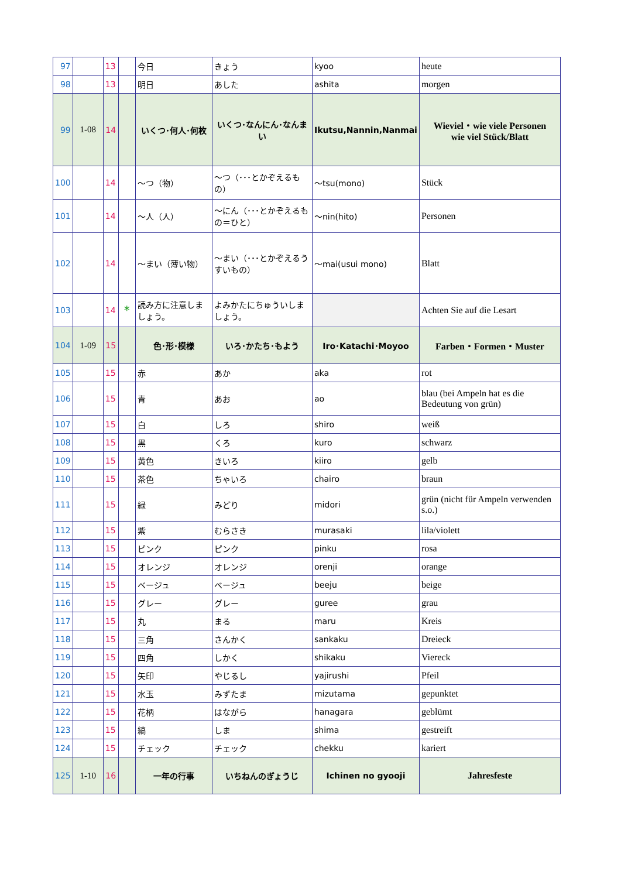| 97 | | 13 | | 今日 | きょう | kyoo | heute |
| 98 | | 13 | | 明日 | あした | ashita | morgen |
| 99 | 1-08 | 14 | | いくつ･何人･何枚 | いくつ･なんにん･なんまい | Ikutsu,Nannin,Nanmai | Wieviel・wie viele Personen wie viel Stück/Blatt |
| 100 | | 14 | | ～つ（物） | ～つ（･･･とかぞえるもの） | ～tsu(mono) | Stück |
| 101 | | 14 | | ～人（人） | ～にん（･･･とかぞえるもの＝ひと） | ～nin(hito) | Personen |
| 102 | | 14 | | ～まい（薄い物） | ～まい（･･･とかぞえるうすいもの） | ～mai(usui mono) | Blatt |
| 103 | | 14 | * | 読み方に注意しましょう。 | よみかたにちゅういしましょう。 | | Achten Sie auf die Lesart |
| 104 | 1-09 | 15 | | 色･形･模様 | いろ･かたち･もよう | Iro･Katachi･Moyoo | Farben・Formen・Muster |
| 105 | | 15 | | 赤 | あか | aka | rot |
| 106 | | 15 | | 青 | あお | ao | blau (bei Ampeln hat es die Bedeutung von grün) |
| 107 | | 15 | | 白 | しろ | shiro | weiß |
| 108 | | 15 | | 黒 | くろ | kuro | schwarz |
| 109 | | 15 | | 黄色 | きいろ | kiiro | gelb |
| 110 | | 15 | | 茶色 | ちゃいろ | chairo | braun |
| 111 | | 15 | | 緑 | みどり | midori | grün (nicht für Ampeln verwenden s.o.) |
| 112 | | 15 | | 紫 | むらさき | murasaki | lila/violett |
| 113 | | 15 | | ピンク | ピンク | pinku | rosa |
| 114 | | 15 | | オレンジ | オレンジ | orenji | orange |
| 115 | | 15 | | ベージュ | ベージュ | beeju | beige |
| 116 | | 15 | | グレー | グレー | guree | grau |
| 117 | | 15 | | 丸 | まる | maru | Kreis |
| 118 | | 15 | | 三角 | さんかく | sankaku | Dreieck |
| 119 | | 15 | | 四角 | しかく | shikaku | Viereck |
| 120 | | 15 | | 矢印 | やじるし | yajirushi | Pfeil |
| 121 | | 15 | | 水玉 | みずたま | mizutama | gepunktet |
| 122 | | 15 | | 花柄 | はながら | hanagara | geblümt |
| 123 | | 15 | | 縞 | しま | shima | gestreift |
| 124 | | 15 | | チェック | チェック | chekku | kariert |
| 125 | 1-10 | 16 | | 一年の行事 | いちねんのぎょうじ | Ichinen no gyooji | Jahresfeste |